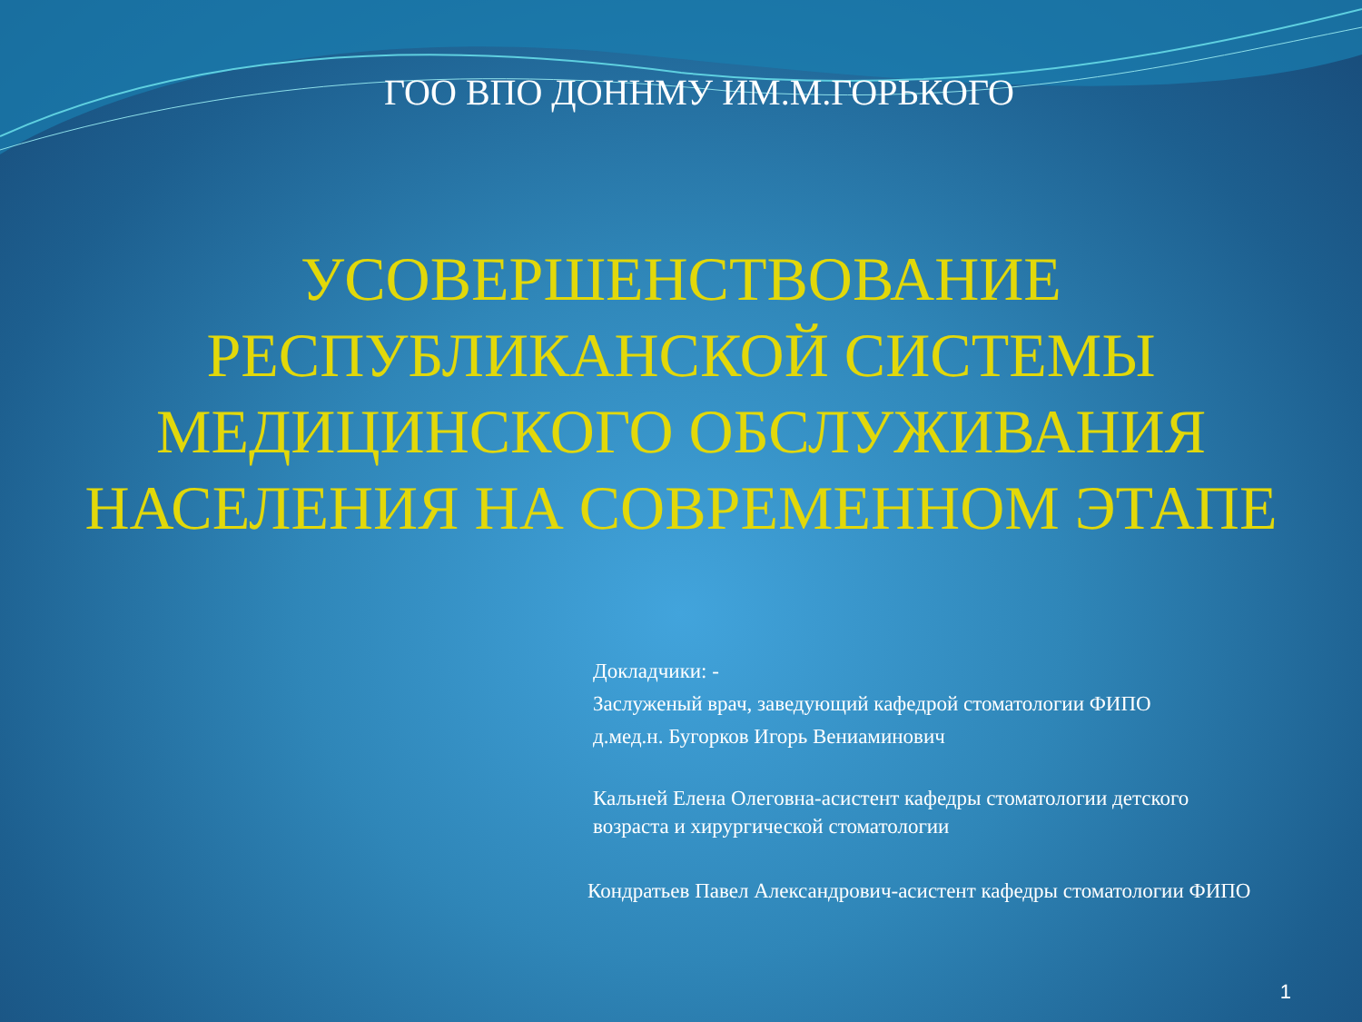ГОО ВПО ДОННМУ ИМ.М.ГОРЬКОГО
УСОВЕРШЕНСТВОВАНИЕ
РЕСПУБЛИКАНСКОЙ СИСТЕМЫ
МЕДИЦИНСКОГО ОБСЛУЖИВАНИЯ
НАСЕЛЕНИЯ НА СОВРЕМЕННОМ ЭТАПЕ
Докладчики: -
Заслуженый врач, заведующий кафедрой стоматологии ФИПО
д.мед.н. Бугорков Игорь Вениаминович
Кальней Елена Олеговна-асистент кафедры стоматологии детского
возраста и хирургической стоматологии
Кондратьев Павел Александрович-асистент кафедры стоматологии ФИПО
1